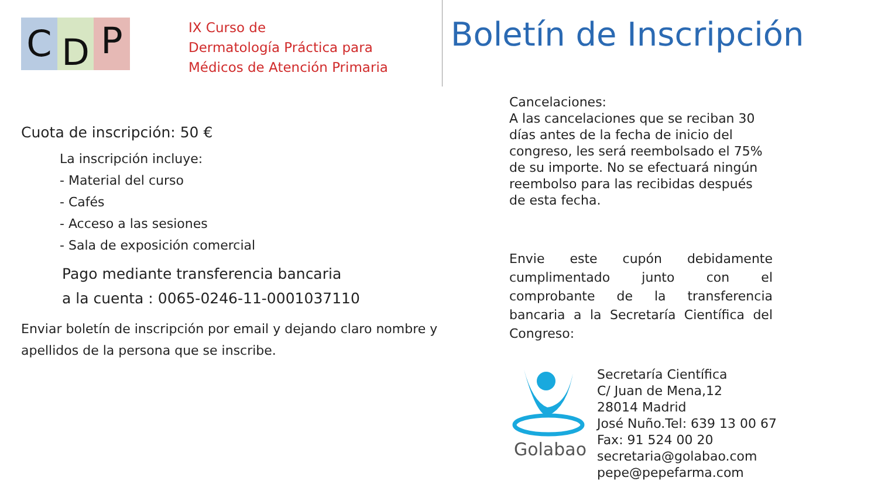C
D
P
IX Curso de
Dermatología Práctica para
Médicos de Atención Primaria
Cuota de inscripción: 50 €
La inscripción incluye:
- Material del curso
- Cafés
- Acceso a las sesiones
- Sala de exposición comercial
Pago mediante transferencia bancaria
a la cuenta : 0065-0246-11-0001037110
Enviar boletín de inscripción por email y dejando claro nombre y apellidos de la persona que se inscribe.
Boletín de Inscripción
Cancelaciones:
A las cancelaciones que se reciban 30 días antes de la fecha de inicio del congreso, les será reembolsado el 75% de su importe. No se efectuará ningún reembolso para las recibidas después de esta fecha.
Envie este cupón debidamente cumplimentado junto con el comprobante de la transferencia bancaria a la Secretaría Científica del Congreso:
Golabao
Secretaría Científica
C/ Juan de Mena,12
28014 Madrid
José Nuño.Tel: 639 13 00 67
Fax: 91 524 00 20
secretaria@golabao.com
pepe@pepefarma.com